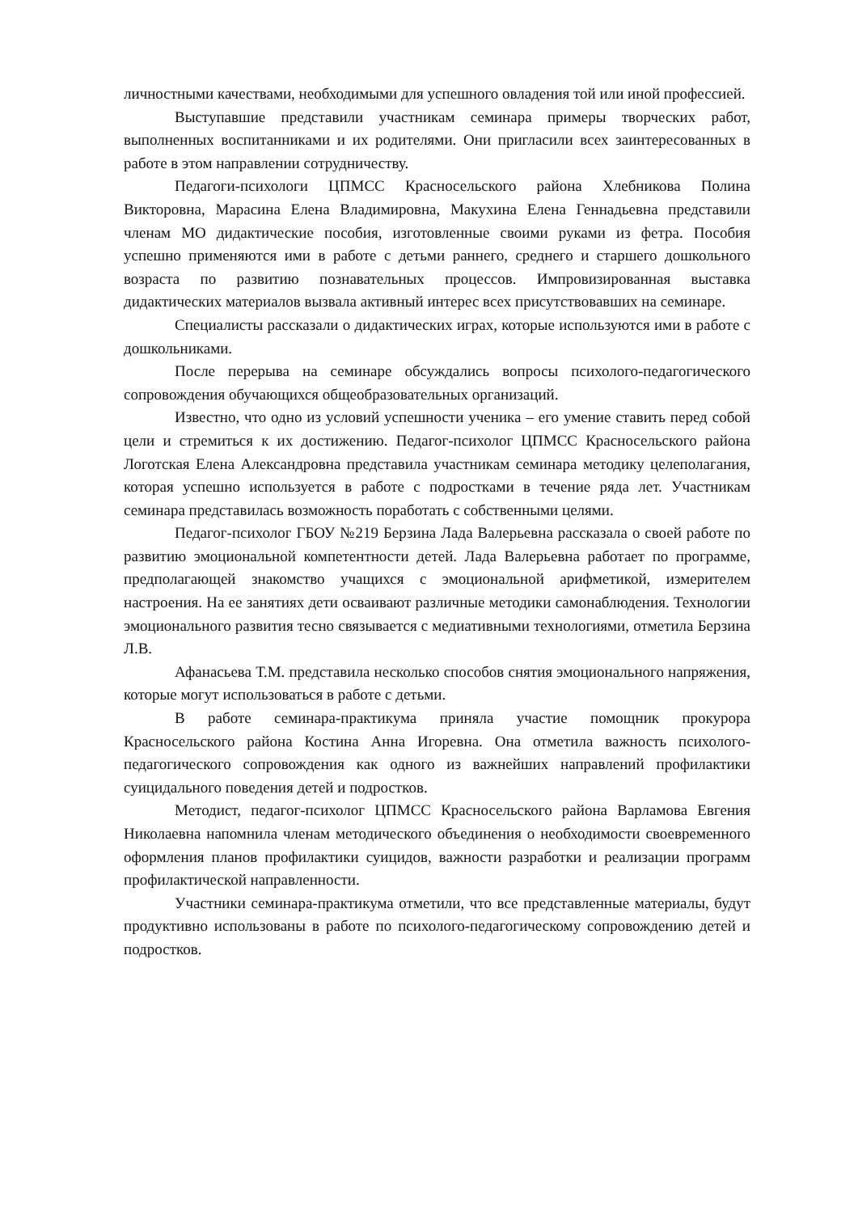личностными качествами, необходимыми для успешного овладения той или иной профессией.
Выступавшие представили участникам семинара примеры творческих работ, выполненных воспитанниками и их родителями. Они пригласили всех заинтересованных в работе в этом направлении сотрудничеству.
Педагоги-психологи ЦПМСС Красносельского района Хлебникова Полина Викторовна, Марасина Елена Владимировна, Макухина Елена Геннадьевна представили членам МО дидактические пособия, изготовленные своими руками из фетра. Пособия успешно применяются ими в работе с детьми раннего, среднего и старшего дошкольного возраста по развитию познавательных процессов. Импровизированная выставка дидактических материалов вызвала активный интерес всех присутствовавших на семинаре.
Специалисты рассказали о дидактических играх, которые используются ими в работе с дошкольниками.
После перерыва на семинаре обсуждались вопросы психолого-педагогического сопровождения обучающихся общеобразовательных организаций.
Известно, что одно из условий успешности ученика – его умение ставить перед собой цели и стремиться к их достижению. Педагог-психолог ЦПМСС Красносельского района Логотская Елена Александровна представила участникам семинара методику целеполагания, которая успешно используется в работе с подростками в течение ряда лет. Участникам семинара представилась возможность поработать с собственными целями.
Педагог-психолог ГБОУ №219 Берзина Лада Валерьевна рассказала о своей работе по развитию эмоциональной компетентности детей. Лада Валерьевна работает по программе, предполагающей знакомство учащихся с эмоциональной арифметикой, измерителем настроения. На ее занятиях дети осваивают различные методики самонаблюдения. Технологии эмоционального развития тесно связывается с медиативными технологиями, отметила Берзина Л.В.
Афанасьева Т.М. представила несколько способов снятия эмоционального напряжения, которые могут использоваться в работе с детьми.
В работе семинара-практикума приняла участие помощник прокурора Красносельского района Костина Анна Игоревна. Она отметила важность психолого-педагогического сопровождения как одного из важнейших направлений профилактики суицидального поведения детей и подростков.
Методист, педагог-психолог ЦПМСС Красносельского района Варламова Евгения Николаевна напомнила членам методического объединения о необходимости своевременного оформления планов профилактики суицидов, важности разработки и реализации программ профилактической направленности.
Участники семинара-практикума отметили, что все представленные материалы, будут продуктивно использованы в работе по психолого-педагогическому сопровождению детей и подростков.